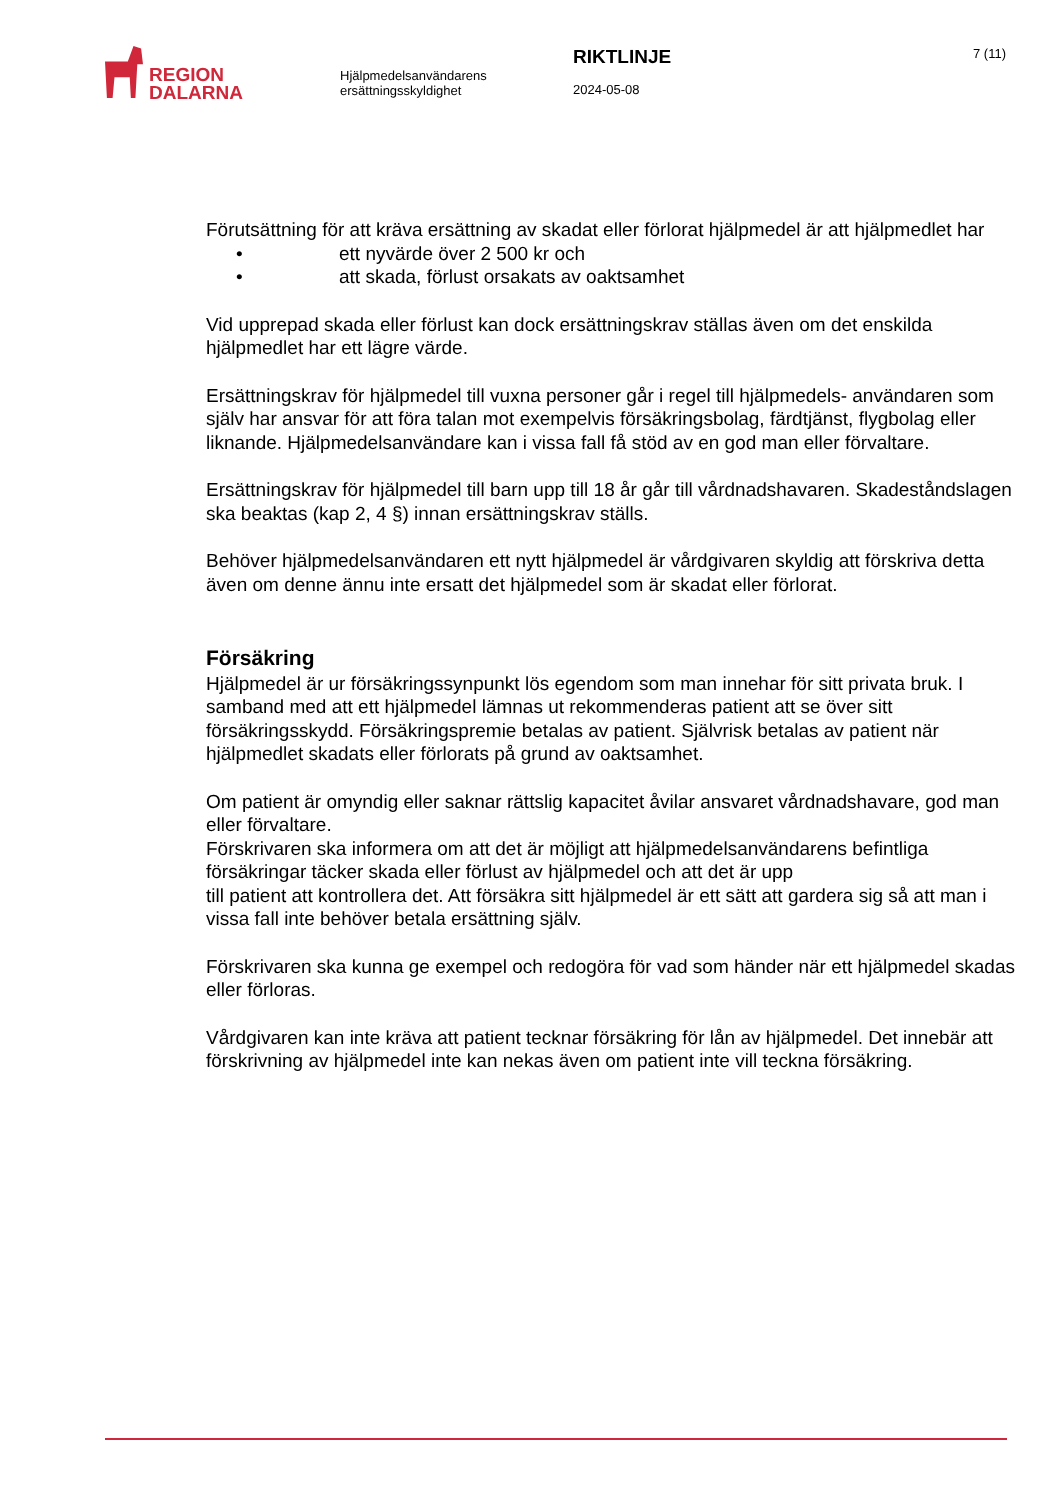REGION
DALARNA
Hjälpmedelsanvändarens ersättningsskyldighet
RIKTLINJE
2024-05-08
7 (11)
Förutsättning för att kräva ersättning av skadat eller förlorat hjälpmedel är att hjälpmedlet har
• ett nyvärde över 2 500 kr och
• att skada, förlust orsakats av oaktsamhet
Vid upprepad skada eller förlust kan dock ersättningskrav ställas även om det enskilda hjälpmedlet har ett lägre värde.
Ersättningskrav för hjälpmedel till vuxna personer går i regel till hjälpmedels- användaren som själv har ansvar för att föra talan mot exempelvis försäkringsbolag, färdtjänst, flygbolag eller liknande. Hjälpmedelsanvändare kan i vissa fall få stöd av en god man eller förvaltare.
Ersättningskrav för hjälpmedel till barn upp till 18 år går till vårdnadshavaren. Skadeståndslagen ska beaktas (kap 2, 4 §) innan ersättningskrav ställs.
Behöver hjälpmedelsanvändaren ett nytt hjälpmedel är vårdgivaren skyldig att förskriva detta även om denne ännu inte ersatt det hjälpmedel som är skadat eller förlorat.
Försäkring
Hjälpmedel är ur försäkringssynpunkt lös egendom som man innehar för sitt privata bruk. I samband med att ett hjälpmedel lämnas ut rekommenderas patient att se över sitt försäkringsskydd. Försäkringspremie betalas av patient. Självrisk betalas av patient när hjälpmedlet skadats eller förlorats på grund av oaktsamhet.
Om patient är omyndig eller saknar rättslig kapacitet åvilar ansvaret vårdnadshavare, god man eller förvaltare.
Förskrivaren ska informera om att det är möjligt att hjälpmedelsanvändarens befintliga försäkringar täcker skada eller förlust av hjälpmedel och att det är upp
till patient att kontrollera det. Att försäkra sitt hjälpmedel är ett sätt att gardera sig så att man i vissa fall inte behöver betala ersättning själv.
Förskrivaren ska kunna ge exempel och redogöra för vad som händer när ett hjälpmedel skadas eller förloras.
Vårdgivaren kan inte kräva att patient tecknar försäkring för lån av hjälpmedel. Det innebär att förskrivning av hjälpmedel inte kan nekas även om patient inte vill teckna försäkring.